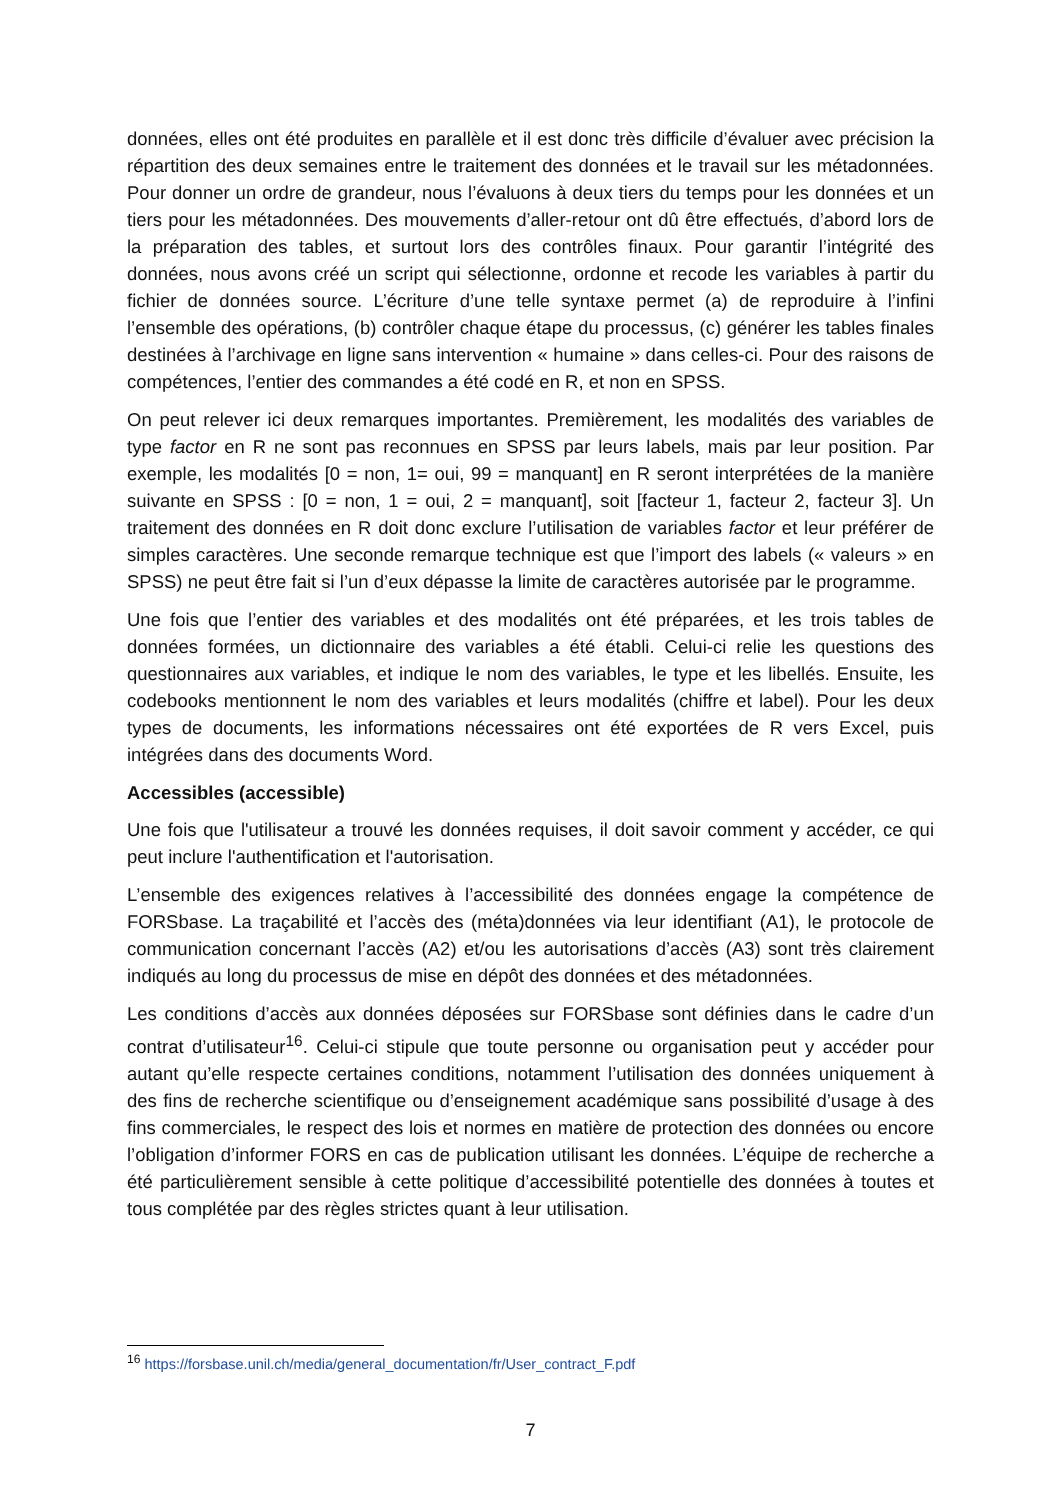données, elles ont été produites en parallèle et il est donc très difficile d’évaluer avec précision la répartition des deux semaines entre le traitement des données et le travail sur les métadonnées. Pour donner un ordre de grandeur, nous l’évaluons à deux tiers du temps pour les données et un tiers pour les métadonnées. Des mouvements d’aller-retour ont dû être effectués, d’abord lors de la préparation des tables, et surtout lors des contrôles finaux. Pour garantir l’intégrité des données, nous avons créé un script qui sélectionne, ordonne et recode les variables à partir du fichier de données source. L’écriture d’une telle syntaxe permet (a) de reproduire à l’infini l’ensemble des opérations, (b) contrôler chaque étape du processus, (c) générer les tables finales destinées à l’archivage en ligne sans intervention « humaine » dans celles-ci. Pour des raisons de compétences, l’entier des commandes a été codé en R, et non en SPSS.
On peut relever ici deux remarques importantes. Premièrement, les modalités des variables de type factor en R ne sont pas reconnues en SPSS par leurs labels, mais par leur position. Par exemple, les modalités [0 = non, 1= oui, 99 = manquant] en R seront interprétées de la manière suivante en SPSS : [0 = non, 1 = oui, 2 = manquant], soit [facteur 1, facteur 2, facteur 3]. Un traitement des données en R doit donc exclure l’utilisation de variables factor et leur préférer de simples caractères. Une seconde remarque technique est que l’import des labels (« valeurs » en SPSS) ne peut être fait si l’un d’eux dépasse la limite de caractères autorisée par le programme.
Une fois que l’entier des variables et des modalités ont été préparées, et les trois tables de données formées, un dictionnaire des variables a été établi. Celui-ci relie les questions des questionnaires aux variables, et indique le nom des variables, le type et les libellés. Ensuite, les codebooks mentionnent le nom des variables et leurs modalités (chiffre et label). Pour les deux types de documents, les informations nécessaires ont été exportées de R vers Excel, puis intégrées dans des documents Word.
Accessibles (accessible)
Une fois que l'utilisateur a trouvé les données requises, il doit savoir comment y accéder, ce qui peut inclure l'authentification et l'autorisation.
L’ensemble des exigences relatives à l’accessibilité des données engage la compétence de FORSbase. La traçabilité et l’accès des (méta)données via leur identifiant (A1), le protocole de communication concernant l’accès (A2) et/ou les autorisations d’accès (A3) sont très clairement indiqués au long du processus de mise en dépôt des données et des métadonnées.
Les conditions d’accès aux données déposées sur FORSbase sont définies dans le cadre d’un contrat d’utilisateur<sup>16</sup>. Celui-ci stipule que toute personne ou organisation peut y accéder pour autant qu’elle respecte certaines conditions, notamment l’utilisation des données uniquement à des fins de recherche scientifique ou d’enseignement académique sans possibilité d’usage à des fins commerciales, le respect des lois et normes en matière de protection des données ou encore l’obligation d’informer FORS en cas de publication utilisant les données. L’équipe de recherche a été particulièrement sensible à cette politique d’accessibilité potentielle des données à toutes et tous complétée par des règles strictes quant à leur utilisation.
<sup>16</sup> https://forsbase.unil.ch/media/general_documentation/fr/User_contract_F.pdf
7